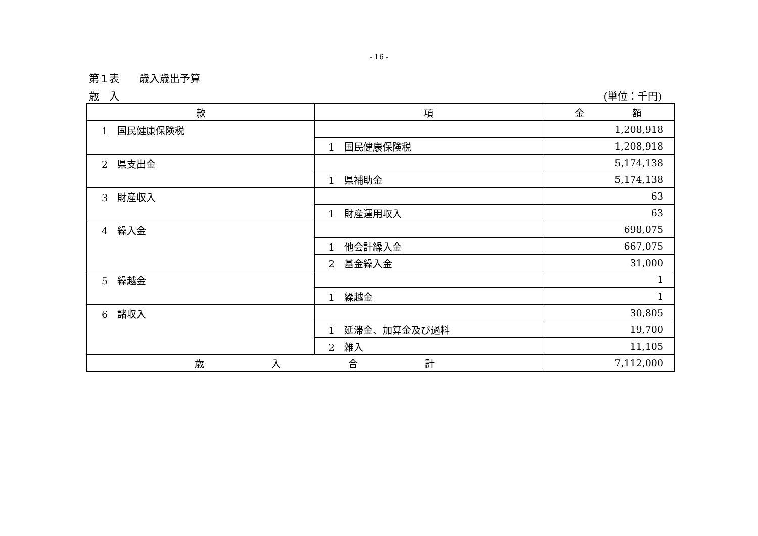- 16 -
第１表　　歳入歳出予算
歳　入 (単位：千円)
| 款 | 項 | 金 額 |
| --- | --- | --- |
| 1 国民健康保険税 | | 1,208,918 |
| | 1 国民健康保険税 | 1,208,918 |
| 2 県支出金 | | 5,174,138 |
| | 1 県補助金 | 5,174,138 |
| 3 財産収入 | | 63 |
| | 1 財産運用収入 | 63 |
| 4 繰入金 | | 698,075 |
| | 1 他会計繰入金 | 667,075 |
| | 2 基金繰入金 | 31,000 |
| 5 繰越金 | | 1 |
| | 1 繰越金 | 1 |
| 6 諸収入 | | 30,805 |
| | 1 延滞金、加算金及び過料 | 19,700 |
| | 2 雑入 | 11,105 |
| 歳 入 合 計 | | 7,112,000 |